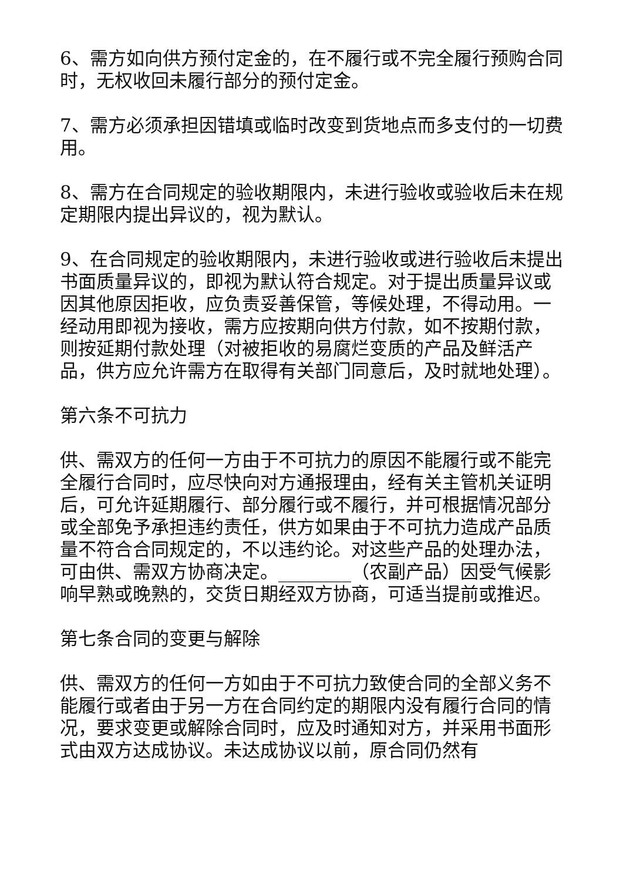6、需方如向供方预付定金的，在不履行或不完全履行预购合同时，无权收回未履行部分的预付定金。
7、需方必须承担因错填或临时改变到货地点而多支付的一切费用。
8、需方在合同规定的验收期限内，未进行验收或验收后未在规定期限内提出异议的，视为默认。
9、在合同规定的验收期限内，未进行验收或进行验收后未提出书面质量异议的，即视为默认符合规定。对于提出质量异议或因其他原因拒收，应负责妥善保管，等候处理，不得动用。一经动用即视为接收，需方应按期向供方付款，如不按期付款，则按延期付款处理（对被拒收的易腐烂变质的产品及鲜活产品，供方应允许需方在取得有关部门同意后，及时就地处理）。
第六条不可抗力
供、需双方的任何一方由于不可抗力的原因不能履行或不能完全履行合同时，应尽快向对方通报理由，经有关主管机关证明后，可允许延期履行、部分履行或不履行，并可根据情况部分或全部免予承担违约责任，供方如果由于不可抗力造成产品质量不符合合同规定的，不以违约论。对这些产品的处理办法，可由供、需双方协商决定。________（农副产品）因受气候影响早熟或晚熟的，交货日期经双方协商，可适当提前或推迟。
第七条合同的变更与解除
供、需双方的任何一方如由于不可抗力致使合同的全部义务不能履行或者由于另一方在合同约定的期限内没有履行合同的情况，要求变更或解除合同时，应及时通知对方，并采用书面形式由双方达成协议。未达成协议以前，原合同仍然有